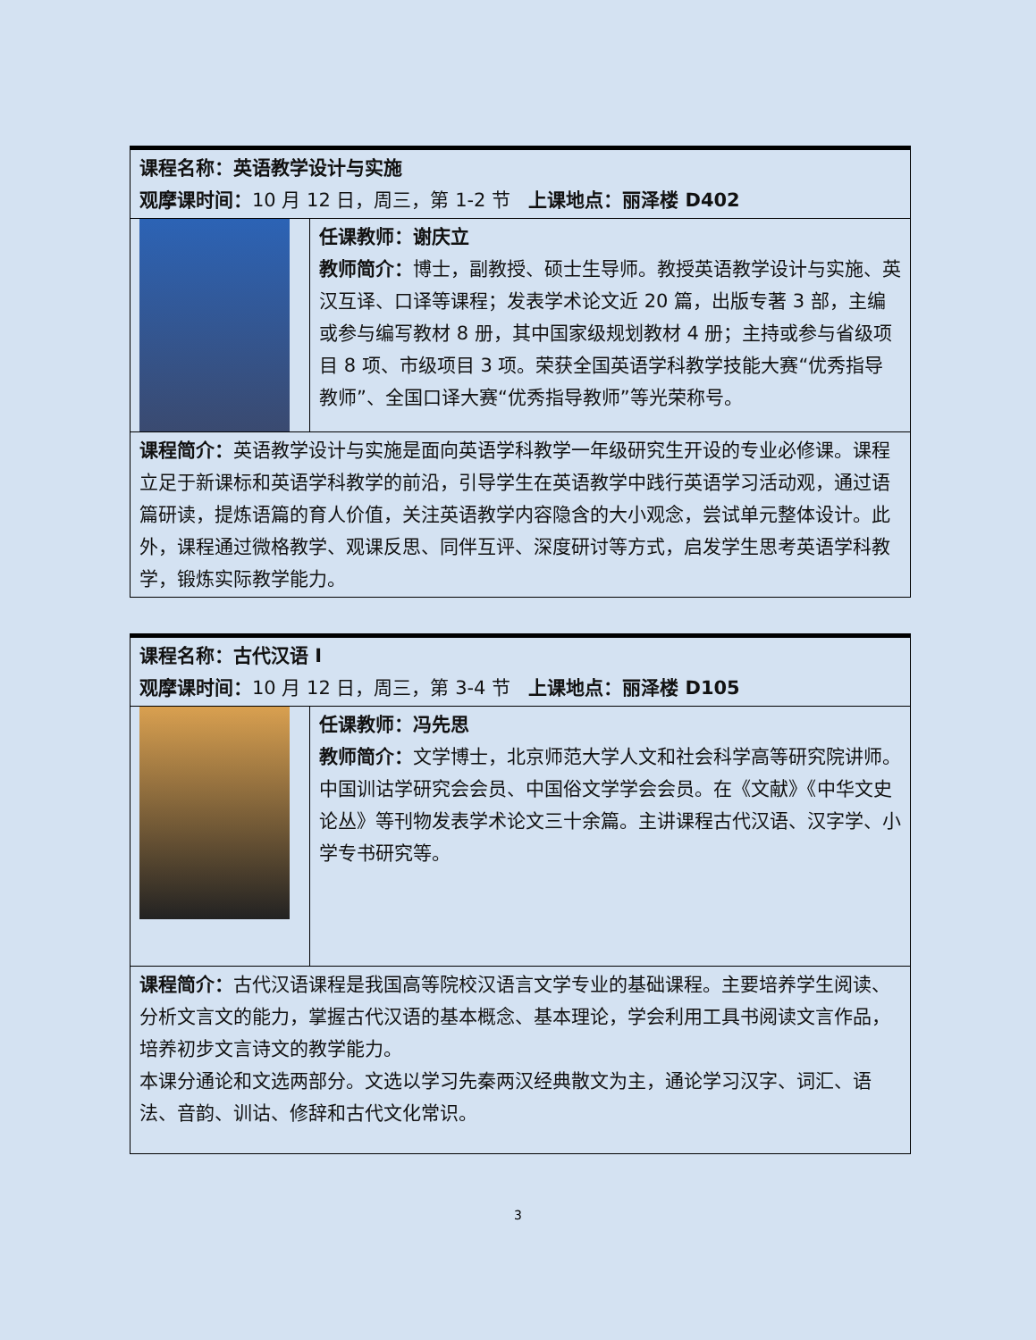| 课程名称：英语教学设计与实施 观摩课时间： 10 月 12 日，周三，第 1-2 节 上课地点：丽泽楼 D402 | |
| | 任课教师：谢庆立 教师简介： 博士，副教授、硕士生导师。教授英语教学设计与实施、英汉互译、口译等课程；发表学术论文近 20 篇，出版专著 3 部，主编或参与编写教材 8 册，其中国家级规划教材 4 册；主持或参与省级项目 8 项、市级项目 3 项。荣获全国英语学科教学技能大赛“优秀指导教师”、全国口译大赛“优秀指导教师”等光荣称号。 |
| 课程简介： 英语教学设计与实施是面向英语学科教学一年级研究生开设的专业必修课。课程立足于新课标和英语学科教学的前沿，引导学生在英语教学中践行英语学习活动观，通过语篇研读，提炼语篇的育人价值，关注英语教学内容隐含的大小观念，尝试单元整体设计。此外，课程通过微格教学、观课反思、同伴互评、深度研讨等方式，启发学生思考英语学科教学，锻炼实际教学能力。 | |
| 课程名称：古代汉语 I 观摩课时间： 10 月 12 日，周三，第 3-4 节 上课地点：丽泽楼 D105 | |
| | 任课教师：冯先思 教师简介： 文学博士，北京师范大学人文和社会科学高等研究院讲师。中国训诂学研究会会员、中国俗文学学会会员。在《文献》《中华文史论丛》等刊物发表学术论文三十余篇。主讲课程古代汉语、汉字学、小学专书研究等。 |
| 课程简介： 古代汉语课程是我国高等院校汉语言文学专业的基础课程。主要培养学生阅读、分析文言文的能力，掌握古代汉语的基本概念、基本理论，学会利用工具书阅读文言作品，培养初步文言诗文的教学能力。 本课分通论和文选两部分。文选以学习先秦两汉经典散文为主，通论学习汉字、词汇、语法、音韵、训诂、修辞和古代文化常识。 | |
3